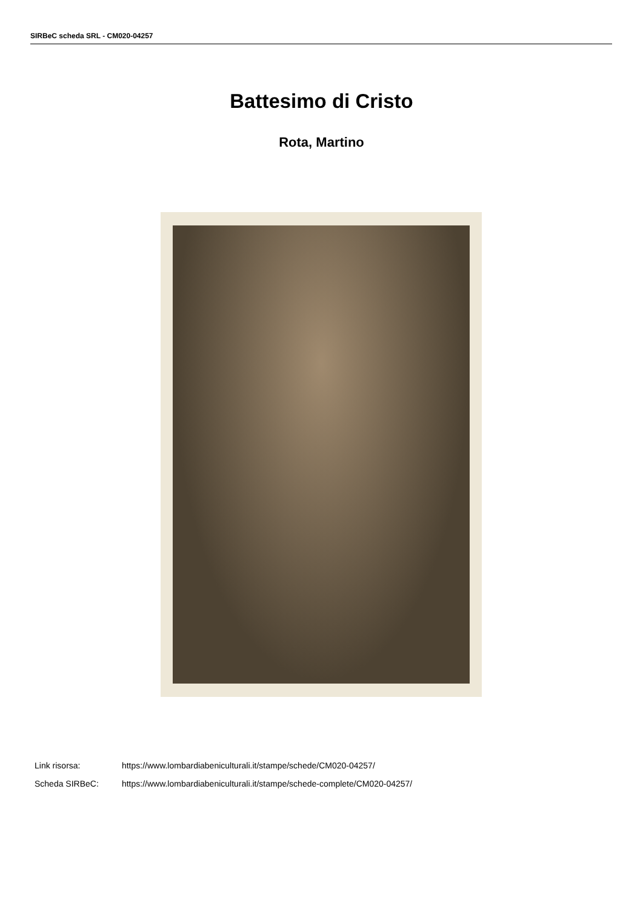SIRBeC scheda SRL - CM020-04257
Battesimo di Cristo
Rota, Martino
Link risorsa: https://www.lombardiabeniculturali.it/stampe/schede/CM020-04257/
Scheda SIRBeC: https://www.lombardiabeniculturali.it/stampe/schede-complete/CM020-04257/